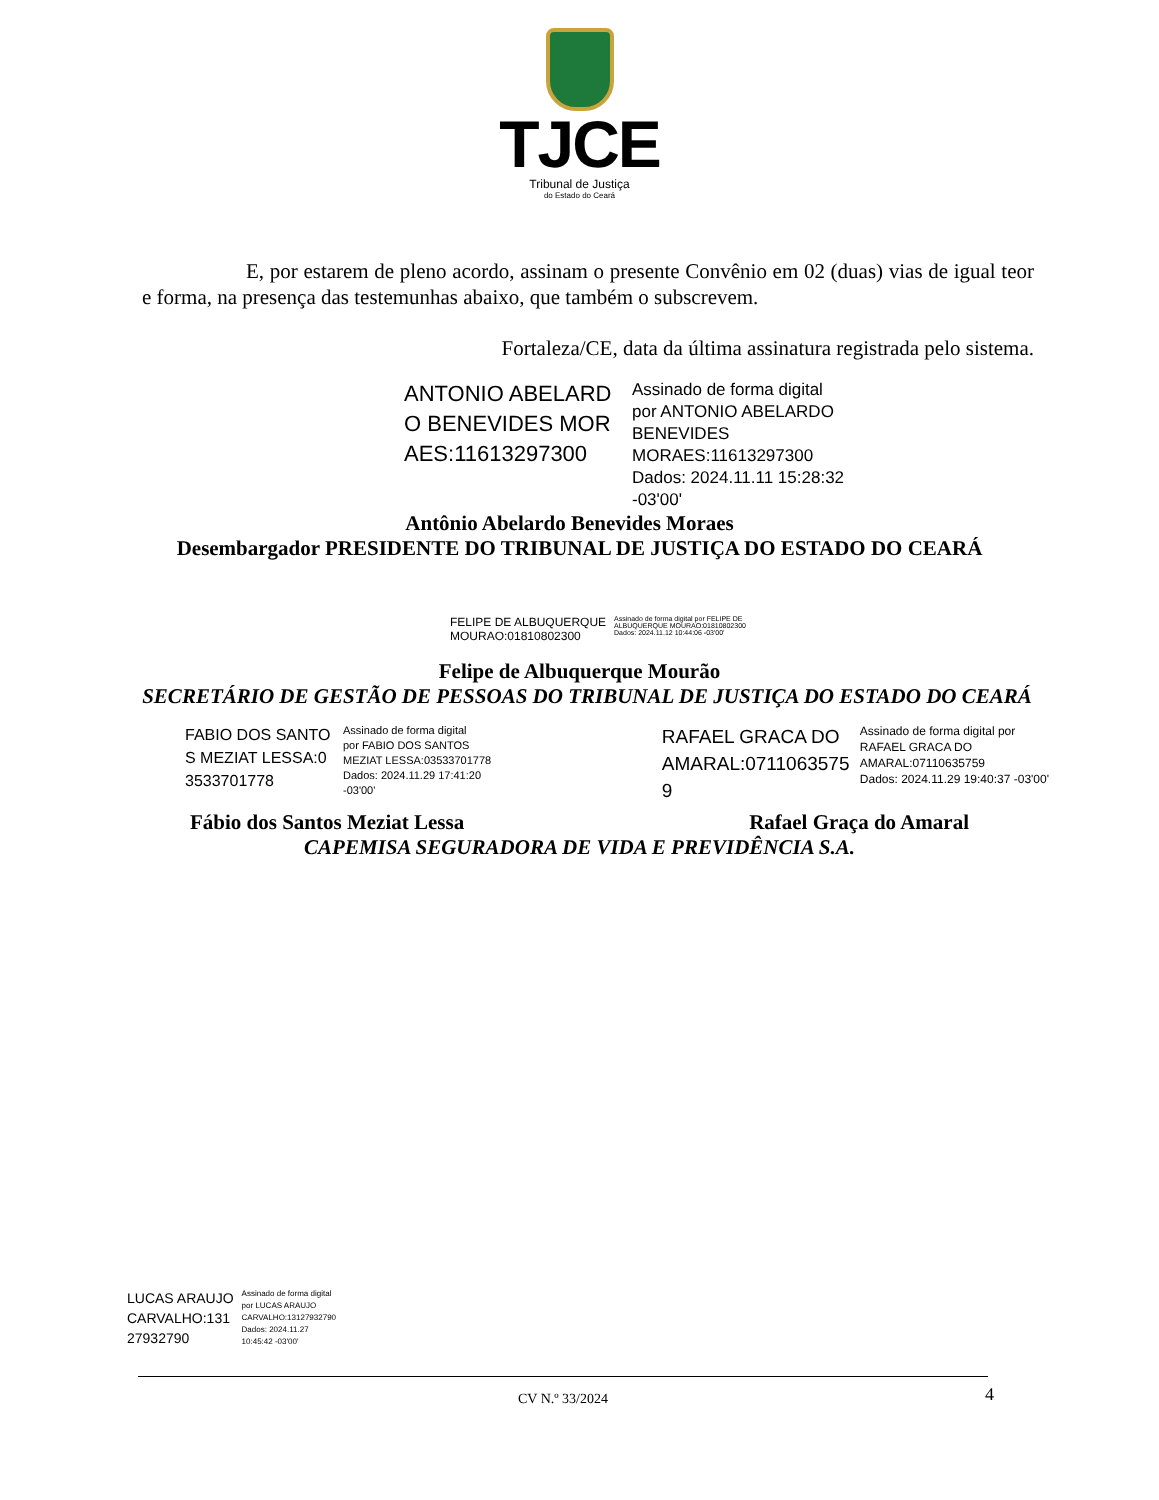TJCE
Tribunal de Justiça
do Estado do Ceará
E, por estarem de pleno acordo, assinam o presente Convênio em 02 (duas) vias de igual teor e forma, na presença das testemunhas abaixo, que também o subscrevem.
Fortaleza/CE, data da última assinatura registrada pelo sistema.
ANTONIO ABELARDO BENEVIDES MORAES:11613297300
Assinado de forma digital
por ANTONIO ABELARDO
BENEVIDES
MORAES:11613297300
Dados: 2024.11.11 15:28:32
-03'00'
Antônio Abelardo Benevides Moraes
Desembargador PRESIDENTE DO TRIBUNAL DE JUSTIÇA DO ESTADO DO CEARÁ
FELIPE DE ALBUQUERQUE
MOURAO:01810802300
Assinado de forma digital por FELIPE DE
ALBUQUERQUE MOURAO:01810802300
Dados: 2024.11.12 10:44:06 -03'00'
Felipe de Albuquerque Mourão
SECRETÁRIO DE GESTÃO DE PESSOAS DO TRIBUNAL DE JUSTIÇA DO ESTADO DO CEARÁ
FABIO DOS SANTOS MEZIAT LESSA:03533701778
Assinado de forma digital
por FABIO DOS SANTOS
MEZIAT LESSA:03533701778
Dados: 2024.11.29 17:41:20
-03'00'
RAFAEL GRACA DO AMARAL:07110635759
Assinado de forma digital por
RAFAEL GRACA DO
AMARAL:07110635759
Dados: 2024.11.29 19:40:37 -03'00'
Fábio dos Santos Meziat Lessa Rafael Graça do Amaral
CAPEMISA SEGURADORA DE VIDA E PREVIDÊNCIA S.A.
LUCAS ARAUJO
CARVALHO:131
27932790
Assinado de forma digital
por LUCAS ARAUJO
CARVALHO:13127932790
Dados: 2024.11.27
10:45:42 -03'00'
CV N.º 33/2024 4